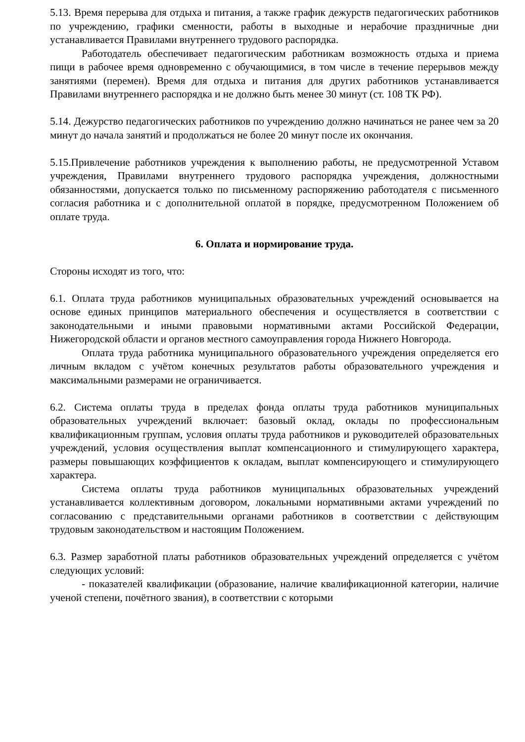5.13. Время перерыва для отдыха и питания, а также график дежурств педагогических работников по учреждению, графики сменности, работы в выходные и нерабочие праздничные дни устанавливается Правилами внутреннего трудового распорядка.
Работодатель обеспечивает педагогическим работникам возможность отдыха и приема пищи в рабочее время одновременно с обучающимися, в том числе в течение перерывов между занятиями (перемен). Время для отдыха и питания для других работников устанавливается Правилами внутреннего распорядка и не должно быть менее 30 минут (ст. 108 ТК РФ).
5.14. Дежурство педагогических работников по учреждению должно начинаться не ранее чем за 20 минут до начала занятий и продолжаться не более 20 минут после их окончания.
5.15.Привлечение работников учреждения к выполнению работы, не предусмотренной Уставом учреждения, Правилами внутреннего трудового распорядка учреждения, должностными обязанностями, допускается только по письменному распоряжению работодателя с письменного согласия работника и с дополнительной оплатой в порядке, предусмотренном Положением об оплате труда.
6. Оплата и нормирование труда.
Стороны исходят из того, что:
6.1. Оплата труда работников муниципальных образовательных учреждений основывается на основе единых принципов материального обеспечения и осуществляется в соответствии с законодательными и иными правовыми нормативными актами Российской Федерации, Нижегородской области и органов местного самоуправления города Нижнего Новгорода.
Оплата труда работника муниципального образовательного учреждения определяется его личным вкладом с учётом конечных результатов работы образовательного учреждения и максимальными размерами не ограничивается.
6.2. Система оплаты труда в пределах фонда оплаты труда работников муниципальных образовательных учреждений включает: базовый оклад, оклады по профессиональным квалификационным группам, условия оплаты труда работников и руководителей образовательных учреждений, условия осуществления выплат компенсационного и стимулирующего характера, размеры повышающих коэффициентов к окладам, выплат компенсирующего и стимулирующего характера.
Система оплаты труда работников муниципальных образовательных учреждений устанавливается коллективным договором, локальными нормативными актами учреждений по согласованию с представительными органами работников в соответствии с действующим трудовым законодательством и настоящим Положением.
6.3. Размер заработной платы работников образовательных учреждений определяется с учётом следующих условий:
- показателей квалификации (образование, наличие квалификационной категории, наличие ученой степени, почётного звания), в соответствии с которыми